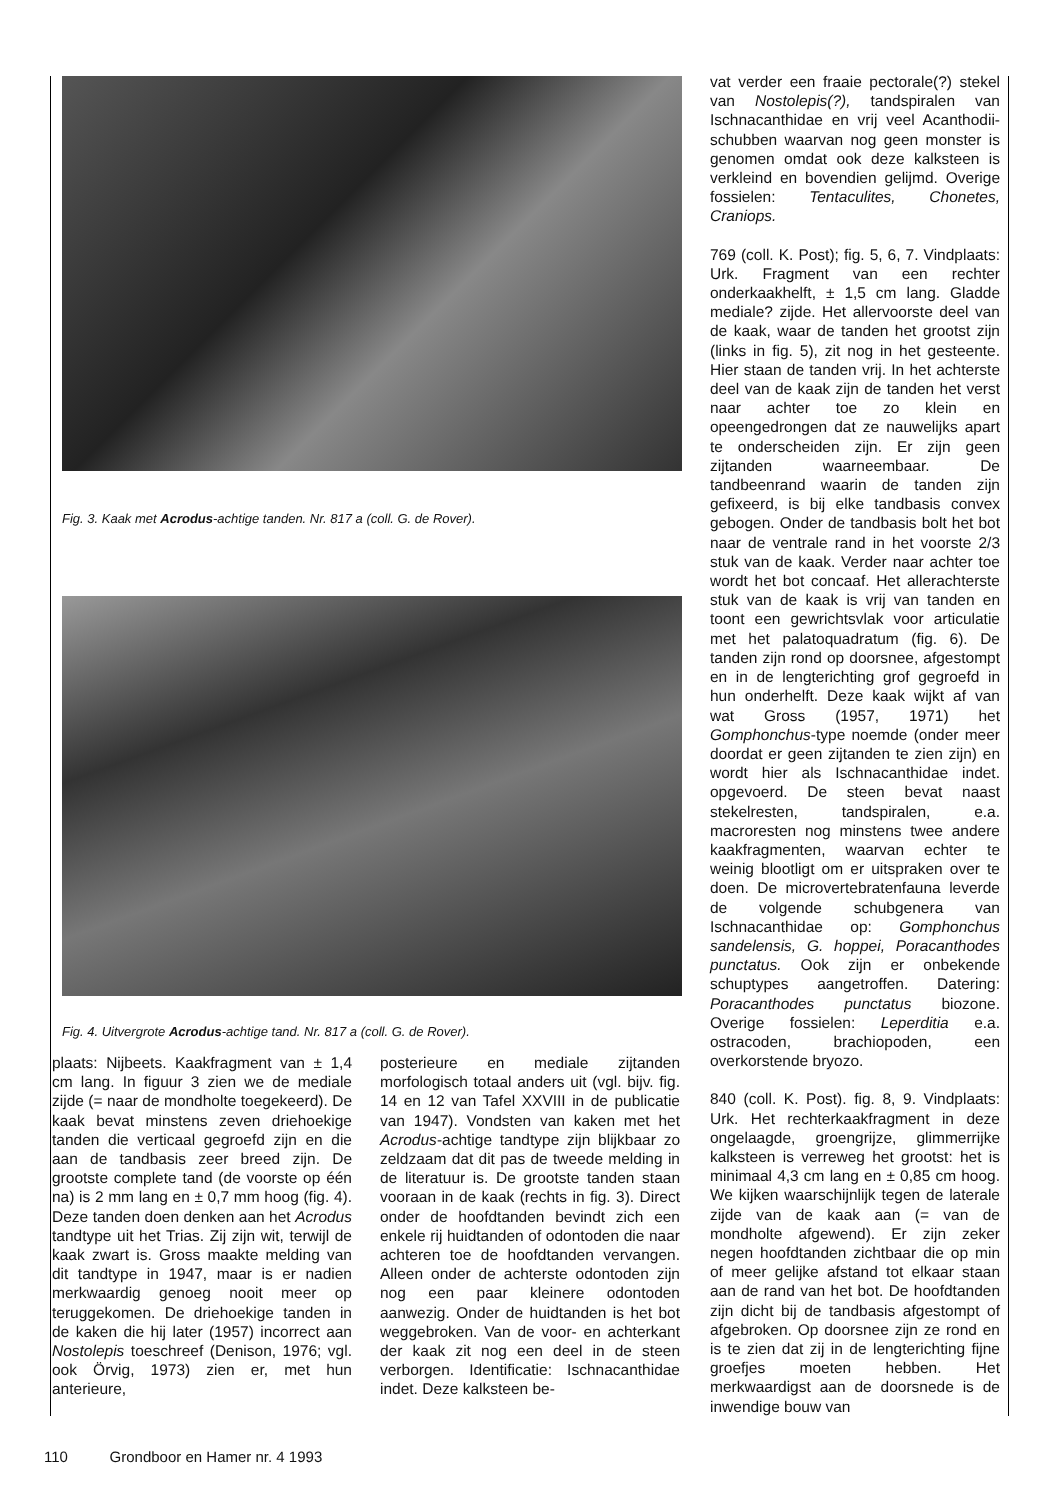Fig. 3. Kaak met Acrodus-achtige tanden. Nr. 817 a (coll. G. de Rover).
Fig. 4. Uitvergrote Acrodus-achtige tand. Nr. 817 a (coll. G. de Rover).
plaats: Nijbeets. Kaakfragment van ± 1,4 cm lang. In figuur 3 zien we de mediale zijde (= naar de mondholte toegekeerd). De kaak bevat minstens zeven driehoekige tanden die verticaal gegroefd zijn en die aan de tandbasis zeer breed zijn. De grootste complete tand (de voorste op één na) is 2 mm lang en ± 0,7 mm hoog (fig. 4). Deze tanden doen denken aan het Acrodus tandtype uit het Trias. Zij zijn wit, terwijl de kaak zwart is. Gross maakte melding van dit tandtype in 1947, maar is er nadien merkwaardig genoeg nooit meer op teruggekomen. De driehoekige tanden in de kaken die hij later (1957) incorrect aan Nostolepis toeschreef (Denison, 1976; vgl. ook Örvig, 1973) zien er, met hun anterieure,
posterieure en mediale zijtanden morfologisch totaal anders uit (vgl. bijv. fig. 14 en 12 van Tafel XXVIII in de publicatie van 1947). Vondsten van kaken met het Acrodus-achtige tandtype zijn blijkbaar zo zeldzaam dat dit pas de tweede melding in de literatuur is. De grootste tanden staan vooraan in de kaak (rechts in fig. 3). Direct onder de hoofdtanden bevindt zich een enkele rij huidtanden of odontoden die naar achteren toe de hoofdtanden vervangen. Alleen onder de achterste odontoden zijn nog een paar kleinere odontoden aanwezig. Onder de huidtanden is het bot weggebroken. Van de voor- en achterkant der kaak zit nog een deel in de steen verborgen. Identificatie: Ischnacanthidae indet. Deze kalksteen be-
vat verder een fraaie pectorale(?) stekel van Nostolepis(?), tandspiralen van Ischnacanthidae en vrij veel Acanthodii-schubben waarvan nog geen monster is genomen omdat ook deze kalksteen is verkleind en bovendien gelijmd. Overige fossielen: Tentaculites, Chonetes, Craniops.
769 (coll. K. Post); fig. 5, 6, 7. Vindplaats: Urk. Fragment van een rechter onderkaakhelft, ± 1,5 cm lang. Gladde mediale? zijde. Het allervoorste deel van de kaak, waar de tanden het grootst zijn (links in fig. 5), zit nog in het gesteente. Hier staan de tanden vrij. In het achterste deel van de kaak zijn de tanden het verst naar achter toe zo klein en opeengedrongen dat ze nauwelijks apart te onderscheiden zijn. Er zijn geen zijtanden waarneembaar. De tandbeenrand waarin de tanden zijn gefixeerd, is bij elke tandbasis convex gebogen. Onder de tandbasis bolt het bot naar de ventrale rand in het voorste 2/3 stuk van de kaak. Verder naar achter toe wordt het bot concaaf. Het allerachterste stuk van de kaak is vrij van tanden en toont een gewrichtsvlak voor articulatie met het palatoquadratum (fig. 6). De tanden zijn rond op doorsnee, afgestompt en in de lengterichting grof gegroefd in hun onderhelft. Deze kaak wijkt af van wat Gross (1957, 1971) het Gomphonchus-type noemde (onder meer doordat er geen zijtanden te zien zijn) en wordt hier als Ischnacanthidae indet. opgevoerd. De steen bevat naast stekelresten, tandspiralen, e.a. macroresten nog minstens twee andere kaakfragmenten, waarvan echter te weinig blootligt om er uitspraken over te doen. De microvertebratenfauna leverde de volgende schubgenera van Ischnacanthidae op: Gomphonchus sandelensis, G. hoppei, Poracanthodes punctatus. Ook zijn er onbekende schuptypes aangetroffen. Datering: Poracanthodes punctatus biozone. Overige fossielen: Leperditia e.a. ostracoden, brachiopoden, een overkorstende bryozo.
840 (coll. K. Post). fig. 8, 9. Vindplaats: Urk. Het rechterkaakfragment in deze ongelaagde, groengrijze, glimmerrijke kalksteen is verreweg het grootst: het is minimaal 4,3 cm lang en ± 0,85 cm hoog. We kijken waarschijnlijk tegen de laterale zijde van de kaak aan (= van de mondholte afgewend). Er zijn zeker negen hoofdtanden zichtbaar die op min of meer gelijke afstand tot elkaar staan aan de rand van het bot. De hoofdtanden zijn dicht bij de tandbasis afgestompt of afgebroken. Op doorsnee zijn ze rond en is te zien dat zij in de lengterichting fijne groefjes moeten hebben. Het merkwaardigst aan de doorsnede is de inwendige bouw van
110 Grondboor en Hamer nr. 4 1993